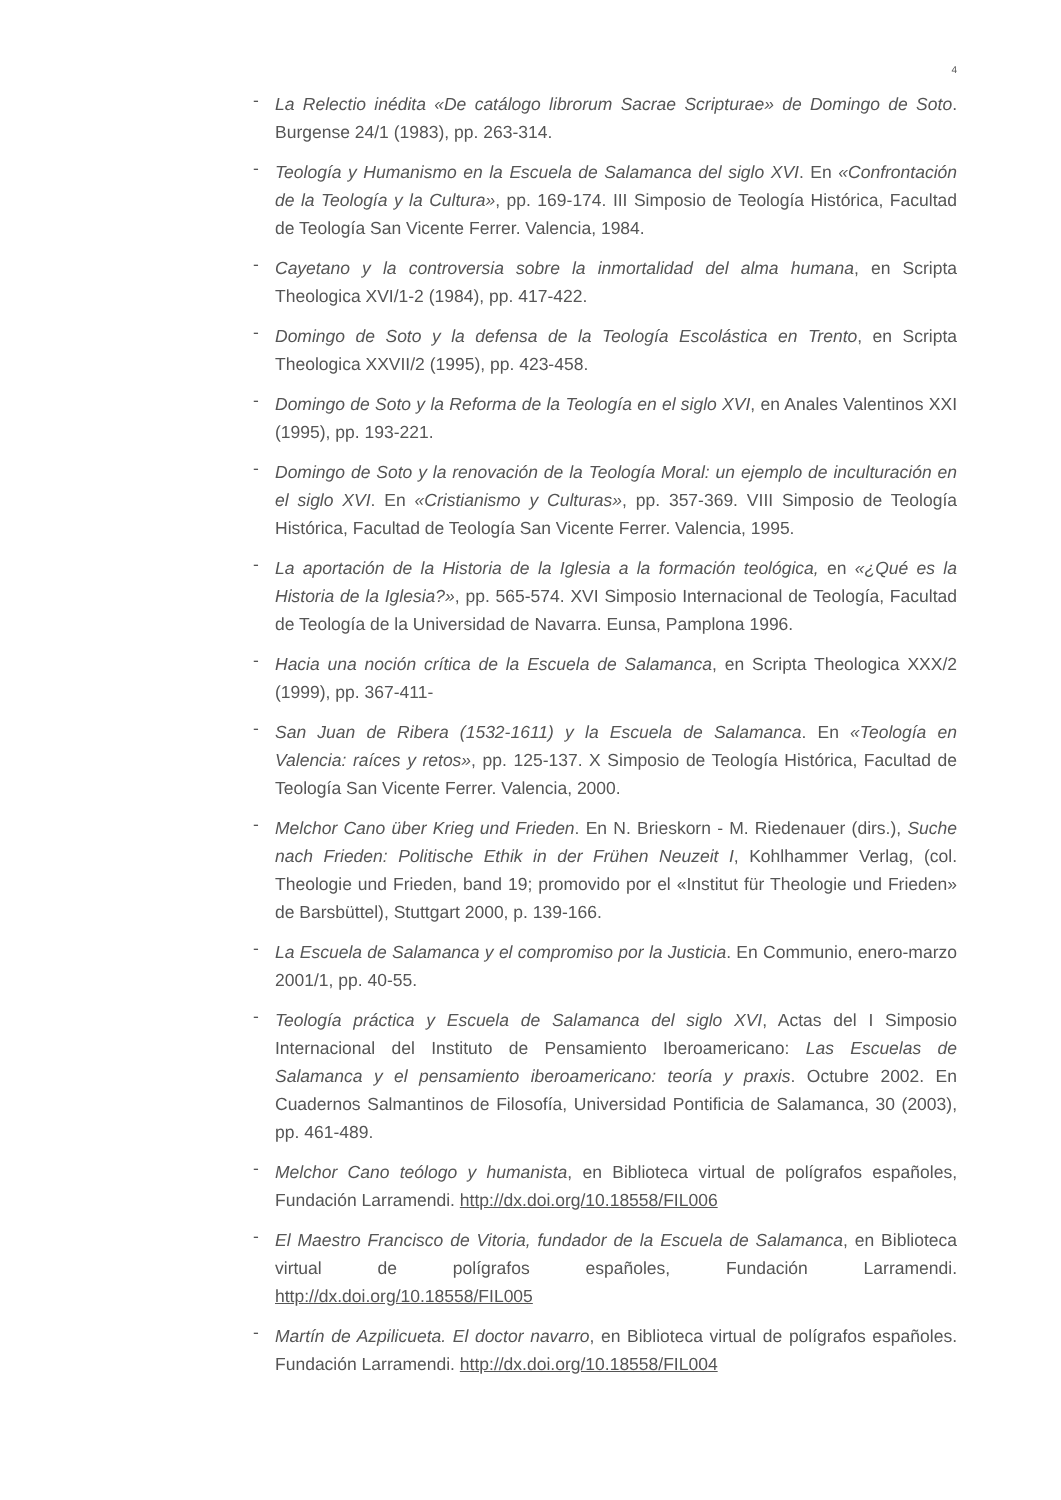4
- La Relectio inédita «De catálogo librorum Sacrae Scripturae» de Domingo de Soto. Burgense 24/1 (1983), pp. 263-314.
- Teología y Humanismo en la Escuela de Salamanca del siglo XVI. En «Confrontación de la Teología y la Cultura», pp. 169-174. III Simposio de Teología Histórica, Facultad de Teología San Vicente Ferrer. Valencia, 1984.
- Cayetano y la controversia sobre la inmortalidad del alma humana, en Scripta Theologica XVI/1-2 (1984), pp. 417-422.
- Domingo de Soto y la defensa de la Teología Escolástica en Trento, en Scripta Theologica XXVII/2 (1995), pp. 423-458.
- Domingo de Soto y la Reforma de la Teología en el siglo XVI, en Anales Valentinos XXI (1995), pp. 193-221.
- Domingo de Soto y la renovación de la Teología Moral: un ejemplo de inculturación en el siglo XVI. En «Cristianismo y Culturas», pp. 357-369. VIII Simposio de Teología Histórica, Facultad de Teología San Vicente Ferrer. Valencia, 1995.
- La aportación de la Historia de la Iglesia a la formación teológica, en «¿Qué es la Historia de la Iglesia?», pp. 565-574. XVI Simposio Internacional de Teología, Facultad de Teología de la Universidad de Navarra. Eunsa, Pamplona 1996.
- Hacia una noción crítica de la Escuela de Salamanca, en Scripta Theologica XXX/2 (1999), pp. 367-411-
- San Juan de Ribera (1532-1611) y la Escuela de Salamanca. En «Teología en Valencia: raíces y retos», pp. 125-137. X Simposio de Teología Histórica, Facultad de Teología San Vicente Ferrer. Valencia, 2000.
- Melchor Cano über Krieg und Frieden. En N. Brieskorn - M. Riedenauer (dirs.), Suche nach Frieden: Politische Ethik in der Frühen Neuzeit I, Kohlhammer Verlag, (col. Theologie und Frieden, band 19; promovido por el «Institut für Theologie und Frieden» de Barsbüttel), Stuttgart 2000, p. 139-166.
- La Escuela de Salamanca y el compromiso por la Justicia. En Communio, enero-marzo 2001/1, pp. 40-55.
- Teología práctica y Escuela de Salamanca del siglo XVI, Actas del I Simposio Internacional del Instituto de Pensamiento Iberoamericano: Las Escuelas de Salamanca y el pensamiento iberoamericano: teoría y praxis. Octubre 2002. En Cuadernos Salmantinos de Filosofía, Universidad Pontificia de Salamanca, 30 (2003), pp. 461-489.
- Melchor Cano teólogo y humanista, en Biblioteca virtual de polígrafos españoles, Fundación Larramendi. http://dx.doi.org/10.18558/FIL006
- El Maestro Francisco de Vitoria, fundador de la Escuela de Salamanca, en Biblioteca virtual de polígrafos españoles, Fundación Larramendi. http://dx.doi.org/10.18558/FIL005
- Martín de Azpilicueta. El doctor navarro, en Biblioteca virtual de polígrafos españoles. Fundación Larramendi. http://dx.doi.org/10.18558/FIL004